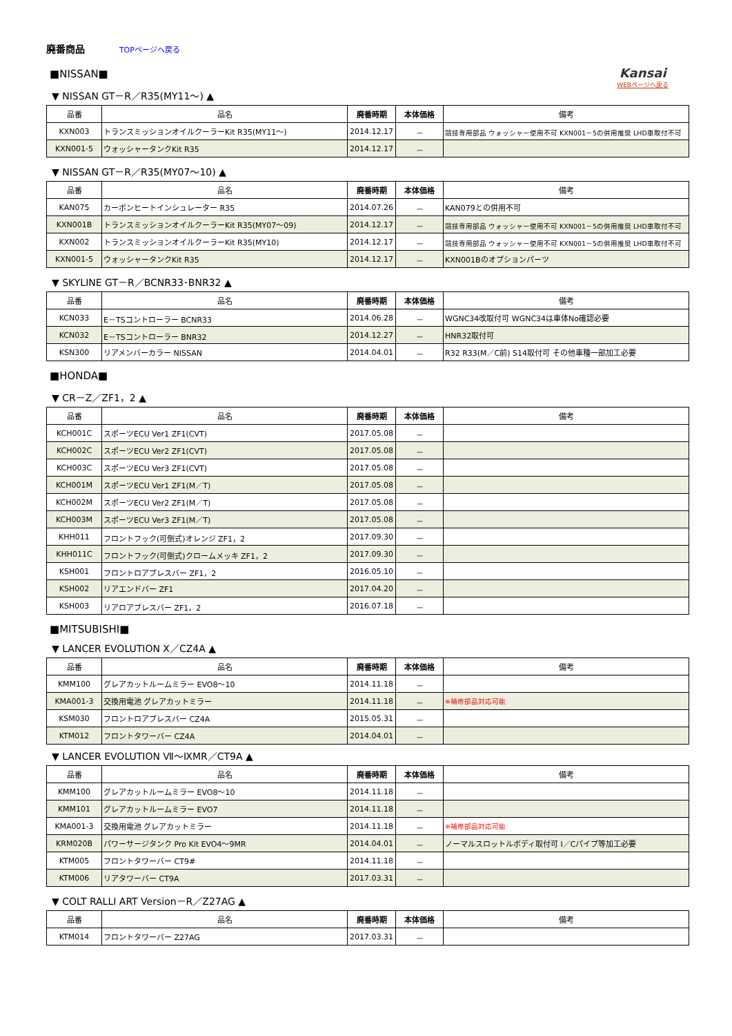廃番商品 TOPページへ戻る
Kansai
WEBページへ戻る
■NISSAN■
▼ NISSAN GT－R／R35(MY11～) ▲
| 品番 | 品名 | 廃番時期 | 本体価格 | 備考 |
| --- | --- | --- | --- | --- |
| KXN003 | トランスミッションオイルクーラーKit R35(MY11～) | 2014.12.17 | － | 競技専用部品 ウォッシャー使用不可 KXN001－5の併用推奨 LHD車取付不可 |
| KXN001-5 | ウォッシャータンクKit R35 | 2014.12.17 | － | |
▼ NISSAN GT－R／R35(MY07～10) ▲
| 品番 | 品名 | 廃番時期 | 本体価格 | 備考 |
| --- | --- | --- | --- | --- |
| KAN075 | カーボンヒートインシュレーター R35 | 2014.07.26 | － | KAN079との併用不可 |
| KXN001B | トランスミッションオイルクーラーKit R35(MY07～09) | 2014.12.17 | － | 競技専用部品 ウォッシャー使用不可 KXN001－5の併用推奨 LHD車取付不可 |
| KXN002 | トランスミッションオイルクーラーKit R35(MY10) | 2014.12.17 | － | 競技専用部品 ウォッシャー使用不可 KXN001－5の併用推奨 LHD車取付不可 |
| KXN001-5 | ウォッシャータンクKit R35 | 2014.12.17 | － | KXN001Bのオプションパーツ |
▼ SKYLINE GT－R／BCNR33･BNR32 ▲
| 品番 | 品名 | 廃番時期 | 本体価格 | 備考 |
| --- | --- | --- | --- | --- |
| KCN033 | E－TSコントローラー BCNR33 | 2014.06.28 | － | WGNC34改取付可 WGNC34は車体No確認必要 |
| KCN032 | E－TSコントローラー BNR32 | 2014.12.27 | － | HNR32取付可 |
| KSN300 | リアメンバーカラー NISSAN | 2014.04.01 | － | R32 R33(M／C前) S14取付可 その他車種一部加工必要 |
■HONDA■
▼ CR－Z／ZF1，2 ▲
| 品番 | 品名 | 廃番時期 | 本体価格 | 備考 |
| --- | --- | --- | --- | --- |
| KCH001C | スポーツECU Ver1 ZF1(CVT) | 2017.05.08 | － | |
| KCH002C | スポーツECU Ver2 ZF1(CVT) | 2017.05.08 | － | |
| KCH003C | スポーツECU Ver3 ZF1(CVT) | 2017.05.08 | － | |
| KCH001M | スポーツECU Ver1 ZF1(M／T) | 2017.05.08 | － | |
| KCH002M | スポーツECU Ver2 ZF1(M／T) | 2017.05.08 | － | |
| KCH003M | スポーツECU Ver3 ZF1(M／T) | 2017.05.08 | － | |
| KHH011 | フロントフック(可倒式)オレンジ ZF1，2 | 2017.09.30 | － | |
| KHH011C | フロントフック(可倒式)クロームメッキ ZF1，2 | 2017.09.30 | － | |
| KSH001 | フロントロアブレスバー ZF1，2 | 2016.05.10 | － | |
| KSH002 | リアエンドバー ZF1 | 2017.04.20 | － | |
| KSH003 | リアロアブレスバー ZF1，2 | 2016.07.18 | － | |
■MITSUBISHI■
▼ LANCER EVOLUTION Ⅹ／CZ4A ▲
| 品番 | 品名 | 廃番時期 | 本体価格 | 備考 |
| --- | --- | --- | --- | --- |
| KMM100 | グレアカットルームミラー EVO8～10 | 2014.11.18 | － | |
| KMA001-3 | 交換用電池 グレアカットミラー | 2014.11.18 | － | ※補修部品対応可能 |
| KSM030 | フロントロアブレスバー CZ4A | 2015.05.31 | － | |
| KTM012 | フロントタワーバー CZ4A | 2014.04.01 | － | |
▼ LANCER EVOLUTION Ⅶ～ⅨMR／CT9A ▲
| 品番 | 品名 | 廃番時期 | 本体価格 | 備考 |
| --- | --- | --- | --- | --- |
| KMM100 | グレアカットルームミラー EVO8～10 | 2014.11.18 | － | |
| KMM101 | グレアカットルームミラー EVO7 | 2014.11.18 | － | |
| KMA001-3 | 交換用電池 グレアカットミラー | 2014.11.18 | － | ※補修部品対応可能 |
| KRM020B | パワーサージタンク Pro Kit EVO4～9MR | 2014.04.01 | － | ノーマルスロットルボディ取付可 I／Cパイプ等加工必要 |
| KTM005 | フロントタワーバー CT9# | 2014.11.18 | － | |
| KTM006 | リアタワーバー CT9A | 2017.03.31 | － | |
▼ COLT RALLI ART Version－R／Z27AG ▲
| 品番 | 品名 | 廃番時期 | 本体価格 | 備考 |
| --- | --- | --- | --- | --- |
| KTM014 | フロントタワーバー Z27AG | 2017.03.31 | － | |